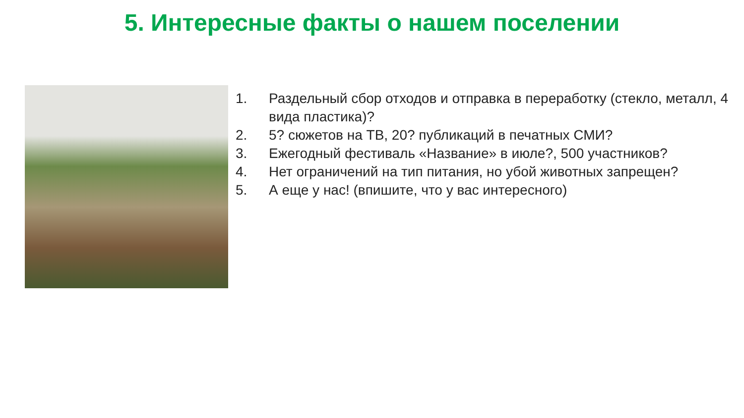5. Интересные факты о нашем поселении
1. Раздельный сбор отходов и отправка в переработку (стекло, металл, 4 вида пластика)?
2. 5? сюжетов на ТВ, 20? публикаций в печатных СМИ?
3. Ежегодный фестиваль «Название» в июле?, 500 участников?
4. Нет ограничений на тип питания, но убой животных запрещен?
5. А еще у нас! (впишите, что у вас интересного)